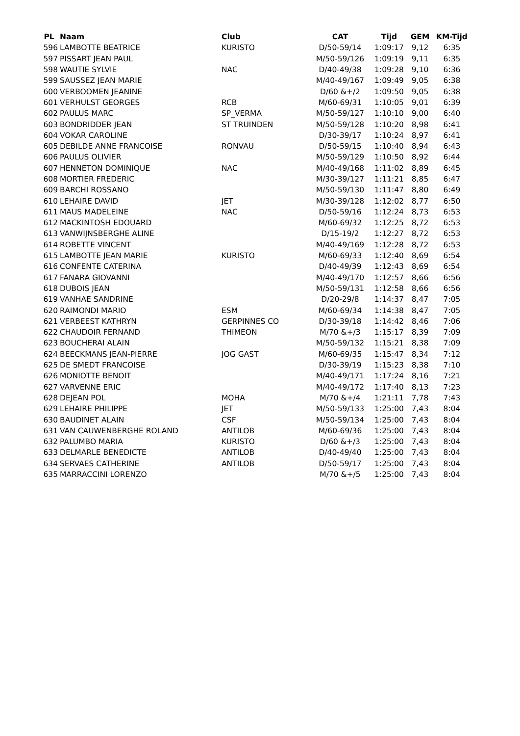| PL | Naam | Club | CAT | Tijd | GEM | KM-Tijd |
| --- | --- | --- | --- | --- | --- | --- |
| 596 | LAMBOTTE BEATRICE | KURISTO | D/50-59/14 | 1:09:17 | 9,12 | 6:35 |
| 597 | PISSART JEAN PAUL | | M/50-59/126 | 1:09:19 | 9,11 | 6:35 |
| 598 | WAUTIE SYLVIE | NAC | D/40-49/38 | 1:09:28 | 9,10 | 6:36 |
| 599 | SAUSSEZ JEAN MARIE | | M/40-49/167 | 1:09:49 | 9,05 | 6:38 |
| 600 | VERBOOMEN JEANINE | | D/60 &+/2 | 1:09:50 | 9,05 | 6:38 |
| 601 | VERHULST GEORGES | RCB | M/60-69/31 | 1:10:05 | 9,01 | 6:39 |
| 602 | PAULUS MARC | SP_VERMA | M/50-59/127 | 1:10:10 | 9,00 | 6:40 |
| 603 | BONDRIDDER JEAN | ST TRUINDEN | M/50-59/128 | 1:10:20 | 8,98 | 6:41 |
| 604 | VOKAR CAROLINE | | D/30-39/17 | 1:10:24 | 8,97 | 6:41 |
| 605 | DEBILDE ANNE FRANCOISE | RONVAU | D/50-59/15 | 1:10:40 | 8,94 | 6:43 |
| 606 | PAULUS OLIVIER | | M/50-59/129 | 1:10:50 | 8,92 | 6:44 |
| 607 | HENNETON DOMINIQUE | NAC | M/40-49/168 | 1:11:02 | 8,89 | 6:45 |
| 608 | MORTIER FREDERIC | | M/30-39/127 | 1:11:21 | 8,85 | 6:47 |
| 609 | BARCHI ROSSANO | | M/50-59/130 | 1:11:47 | 8,80 | 6:49 |
| 610 | LEHAIRE DAVID | JET | M/30-39/128 | 1:12:02 | 8,77 | 6:50 |
| 611 | MAUS MADELEINE | NAC | D/50-59/16 | 1:12:24 | 8,73 | 6:53 |
| 612 | MACKINTOSH EDOUARD | | M/60-69/32 | 1:12:25 | 8,72 | 6:53 |
| 613 | VANWIJNSBERGHE ALINE | | D/15-19/2 | 1:12:27 | 8,72 | 6:53 |
| 614 | ROBETTE VINCENT | | M/40-49/169 | 1:12:28 | 8,72 | 6:53 |
| 615 | LAMBOTTE JEAN MARIE | KURISTO | M/60-69/33 | 1:12:40 | 8,69 | 6:54 |
| 616 | CONFENTE CATERINA | | D/40-49/39 | 1:12:43 | 8,69 | 6:54 |
| 617 | FANARA GIOVANNI | | M/40-49/170 | 1:12:57 | 8,66 | 6:56 |
| 618 | DUBOIS JEAN | | M/50-59/131 | 1:12:58 | 8,66 | 6:56 |
| 619 | VANHAE SANDRINE | | D/20-29/8 | 1:14:37 | 8,47 | 7:05 |
| 620 | RAIMONDI MARIO | ESM | M/60-69/34 | 1:14:38 | 8,47 | 7:05 |
| 621 | VERBEEST KATHRYN | GERPINNES CO | D/30-39/18 | 1:14:42 | 8,46 | 7:06 |
| 622 | CHAUDOIR FERNAND | THIMEON | M/70 &+/3 | 1:15:17 | 8,39 | 7:09 |
| 623 | BOUCHERAI ALAIN | | M/50-59/132 | 1:15:21 | 8,38 | 7:09 |
| 624 | BEECKMANS JEAN-PIERRE | JOG GAST | M/60-69/35 | 1:15:47 | 8,34 | 7:12 |
| 625 | DE SMEDT FRANCOISE | | D/30-39/19 | 1:15:23 | 8,38 | 7:10 |
| 626 | MONIOTTE BENOIT | | M/40-49/171 | 1:17:24 | 8,16 | 7:21 |
| 627 | VARVENNE ERIC | | M/40-49/172 | 1:17:40 | 8,13 | 7:23 |
| 628 | DEJEAN POL | MOHA | M/70 &+/4 | 1:21:11 | 7,78 | 7:43 |
| 629 | LEHAIRE PHILIPPE | JET | M/50-59/133 | 1:25:00 | 7,43 | 8:04 |
| 630 | BAUDINET ALAIN | CSF | M/50-59/134 | 1:25:00 | 7,43 | 8:04 |
| 631 | VAN CAUWENBERGHE ROLAND | ANTILOB | M/60-69/36 | 1:25:00 | 7,43 | 8:04 |
| 632 | PALUMBO MARIA | KURISTO | D/60 &+/3 | 1:25:00 | 7,43 | 8:04 |
| 633 | DELMARLE BENEDICTE | ANTILOB | D/40-49/40 | 1:25:00 | 7,43 | 8:04 |
| 634 | SERVAES CATHERINE | ANTILOB | D/50-59/17 | 1:25:00 | 7,43 | 8:04 |
| 635 | MARRACCINI LORENZO | | M/70 &+/5 | 1:25:00 | 7,43 | 8:04 |